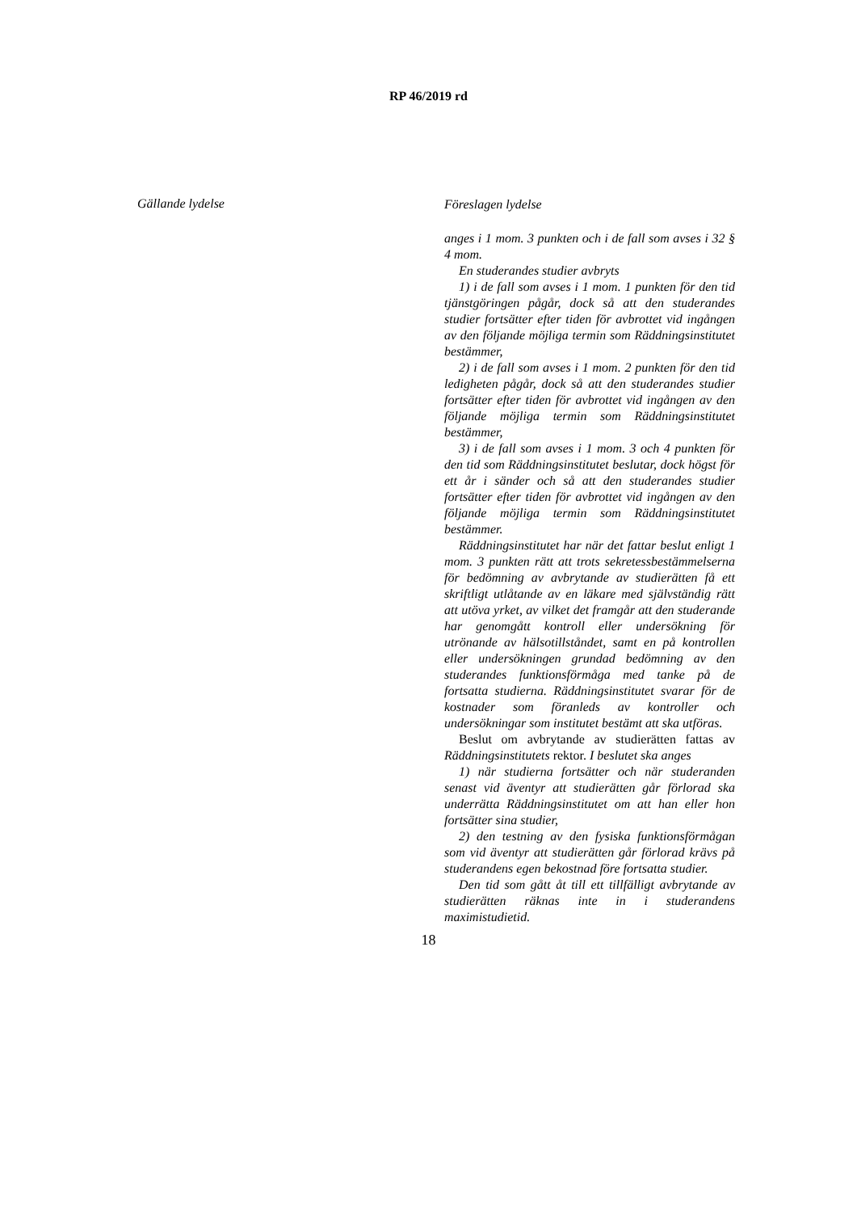RP 46/2019 rd
Gällande lydelse
Föreslagen lydelse
anges i 1 mom. 3 punkten och i de fall som avses i 32 § 4 mom.
En studerandes studier avbryts
1) i de fall som avses i 1 mom. 1 punkten för den tid tjänstgöringen pågår, dock så att den studerandes studier fortsätter efter tiden för avbrottet vid ingången av den följande möjliga termin som Räddningsinstitutet bestämmer,
2) i de fall som avses i 1 mom. 2 punkten för den tid ledigheten pågår, dock så att den studerandes studier fortsätter efter tiden för avbrottet vid ingången av den följande möjliga termin som Räddningsinstitutet bestämmer,
3) i de fall som avses i 1 mom. 3 och 4 punkten för den tid som Räddningsinstitutet beslutar, dock högst för ett år i sänder och så att den studerandes studier fortsätter efter tiden för avbrottet vid ingången av den följande möjliga termin som Räddningsinstitutet bestämmer.
Räddningsinstitutet har när det fattar beslut enligt 1 mom. 3 punkten rätt att trots sekretessbestämmelserna för bedömning av avbrytande av studierätten få ett skriftligt utlåtande av en läkare med självständig rätt att utöva yrket, av vilket det framgår att den studerande har genomgått kontroll eller undersökning för utrönande av hälsotillståndet, samt en på kontrollen eller undersökningen grundad bedömning av den studerandes funktionsförmåga med tanke på de fortsatta studierna. Räddningsinstitutet svarar för de kostnader som föranleds av kontroller och undersökningar som institutet bestämt att ska utföras.
Beslut om avbrytande av studierätten fattas av Räddningsinstitutets rektor. I beslutet ska anges
1) när studierna fortsätter och när studeranden senast vid äventyr att studierätten går förlorad ska underrätta Räddningsinstitutet om att han eller hon fortsätter sina studier,
2) den testning av den fysiska funktionsförmågan som vid äventyr att studierätten går förlorad krävs på studerandens egen bekostnad före fortsatta studier.
Den tid som gått åt till ett tillfälligt avbrytande av studierätten räknas inte in i studerandens maximistudietid.
18